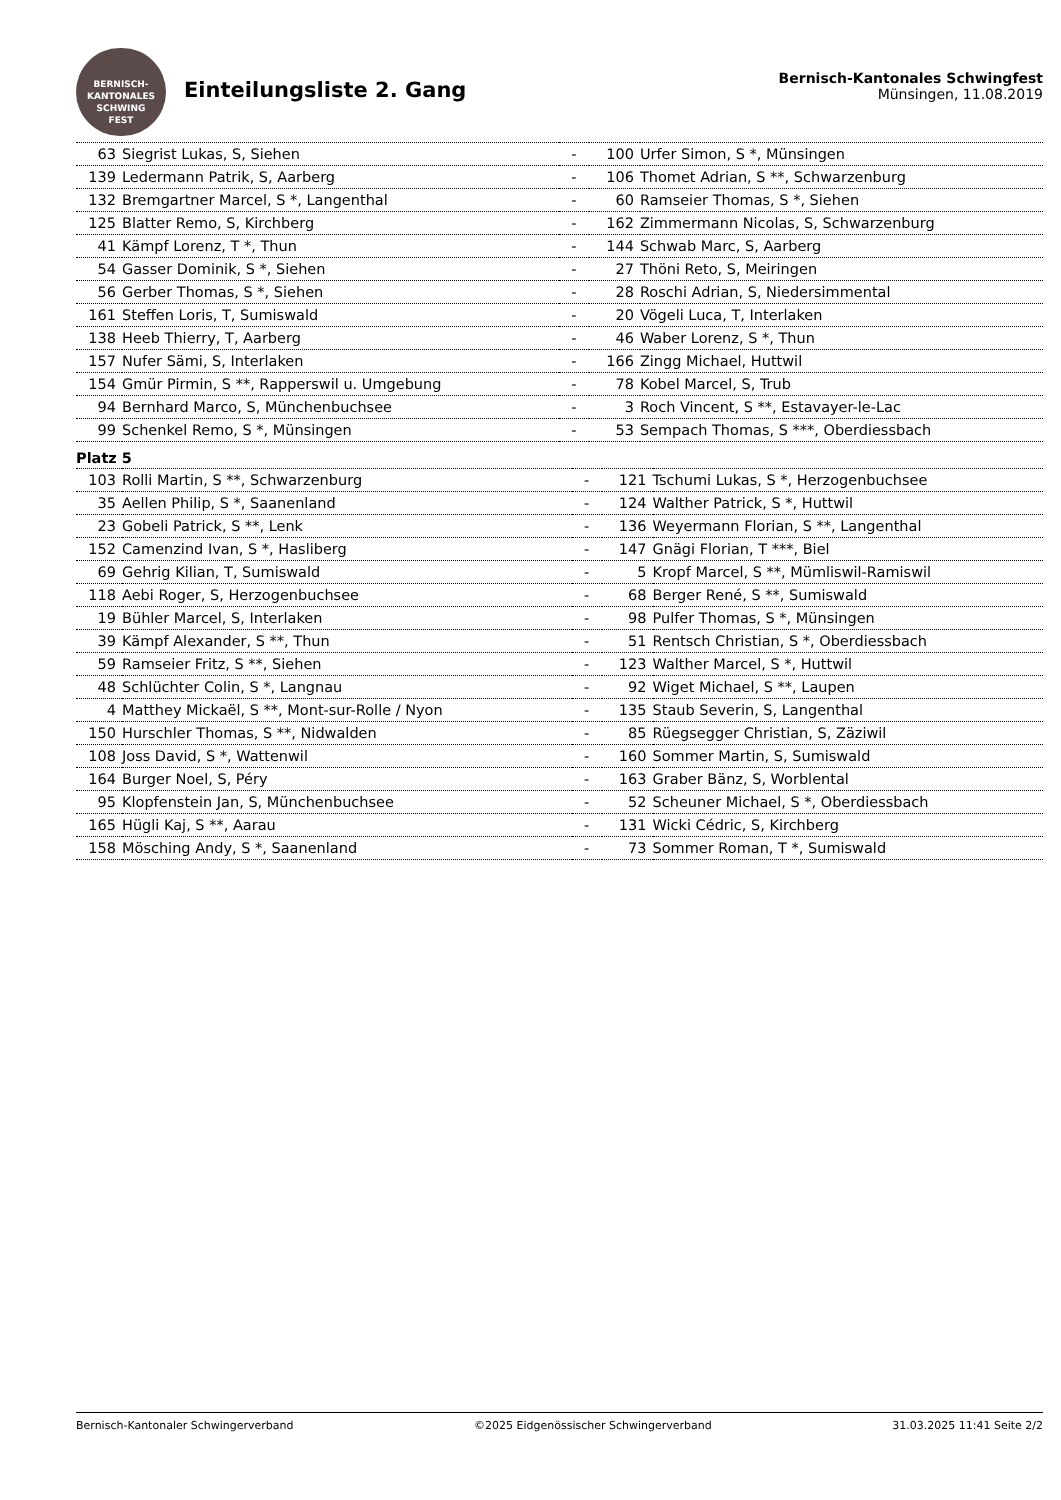BERNISCH-KANTONALES
SCHWING
FEST
Einteilungsliste 2. Gang
Bernisch-Kantonales Schwingfest
Münsingen, 11.08.2019
| 63 | Siegrist Lukas, S, Siehen | - | 100 | Urfer Simon, S *, Münsingen |
| 139 | Ledermann Patrik, S, Aarberg | - | 106 | Thomet Adrian, S **, Schwarzenburg |
| 132 | Bremgartner Marcel, S *, Langenthal | - | 60 | Ramseier Thomas, S *, Siehen |
| 125 | Blatter Remo, S, Kirchberg | - | 162 | Zimmermann Nicolas, S, Schwarzenburg |
| 41 | Kämpf Lorenz, T *, Thun | - | 144 | Schwab Marc, S, Aarberg |
| 54 | Gasser Dominik, S *, Siehen | - | 27 | Thöni Reto, S, Meiringen |
| 56 | Gerber Thomas, S *, Siehen | - | 28 | Roschi Adrian, S, Niedersimmental |
| 161 | Steffen Loris, T, Sumiswald | - | 20 | Vögeli Luca, T, Interlaken |
| 138 | Heeb Thierry, T, Aarberg | - | 46 | Waber Lorenz, S *, Thun |
| 157 | Nufer Sämi, S, Interlaken | - | 166 | Zingg Michael, Huttwil |
| 154 | Gmür Pirmin, S **, Rapperswil u. Umgebung | - | 78 | Kobel Marcel, S, Trub |
| 94 | Bernhard Marco, S, Münchenbuchsee | - | 3 | Roch Vincent, S **, Estavayer-le-Lac |
| 99 | Schenkel Remo, S *, Münsingen | - | 53 | Sempach Thomas, S ***, Oberdiessbach |
Platz 5
| 103 | Rolli Martin, S **, Schwarzenburg | - | 121 | Tschumi Lukas, S *, Herzogenbuchsee |
| 35 | Aellen Philip, S *, Saanenland | - | 124 | Walther Patrick, S *, Huttwil |
| 23 | Gobeli Patrick, S **, Lenk | - | 136 | Weyermann Florian, S **, Langenthal |
| 152 | Camenzind Ivan, S *, Hasliberg | - | 147 | Gnägi Florian, T ***, Biel |
| 69 | Gehrig Kilian, T, Sumiswald | - | 5 | Kropf Marcel, S **, Mümliswil-Ramiswil |
| 118 | Aebi Roger, S, Herzogenbuchsee | - | 68 | Berger René, S **, Sumiswald |
| 19 | Bühler Marcel, S, Interlaken | - | 98 | Pulfer Thomas, S *, Münsingen |
| 39 | Kämpf Alexander, S **, Thun | - | 51 | Rentsch Christian, S *, Oberdiessbach |
| 59 | Ramseier Fritz, S **, Siehen | - | 123 | Walther Marcel, S *, Huttwil |
| 48 | Schlüchter Colin, S *, Langnau | - | 92 | Wiget Michael, S **, Laupen |
| 4 | Matthey Mickaël, S **, Mont-sur-Rolle / Nyon | - | 135 | Staub Severin, S, Langenthal |
| 150 | Hurschler Thomas, S **, Nidwalden | - | 85 | Rüegsegger Christian, S, Zäziwil |
| 108 | Joss David, S *, Wattenwil | - | 160 | Sommer Martin, S, Sumiswald |
| 164 | Burger Noel, S, Péry | - | 163 | Graber Bänz, S, Worblental |
| 95 | Klopfenstein Jan, S, Münchenbuchsee | - | 52 | Scheuner Michael, S *, Oberdiessbach |
| 165 | Hügli Kaj, S **, Aarau | - | 131 | Wicki Cédric, S, Kirchberg |
| 158 | Mösching Andy, S *, Saanenland | - | 73 | Sommer Roman, T *, Sumiswald |
Bernisch-Kantonaler Schwingerverband ©2025 Eidgenössischer Schwingerverband 31.03.2025 11:41 Seite 2/2